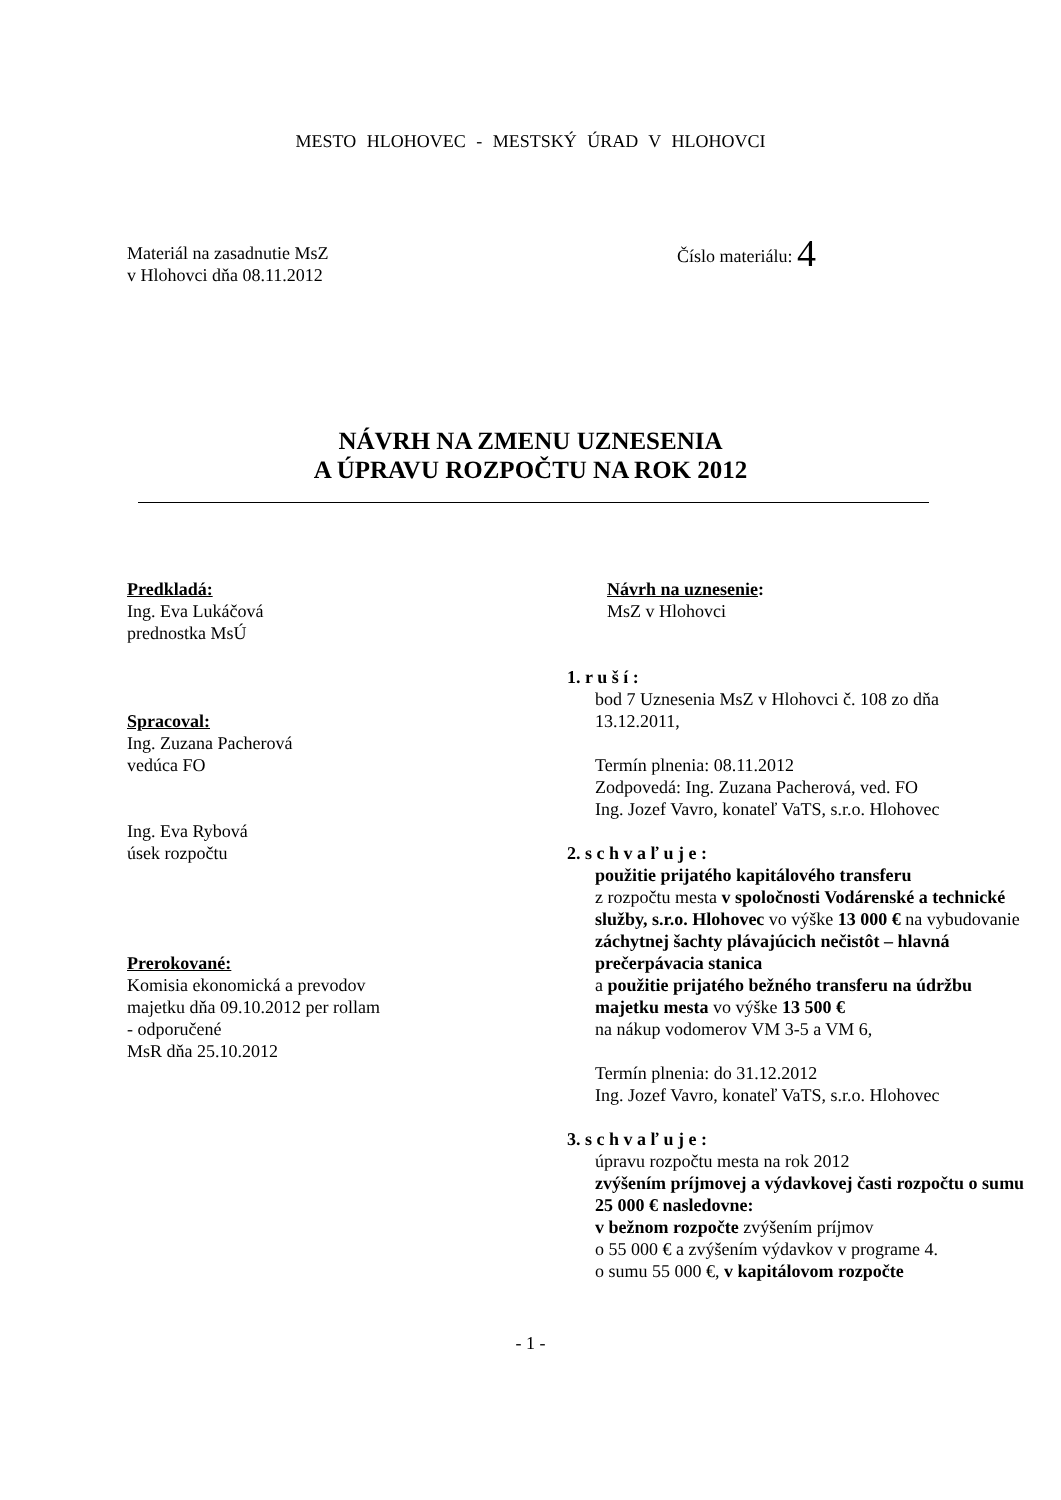MESTO HLOHOVEC - MESTSKÝ ÚRAD V HLOHOVCI
Materiál na zasadnutie MsZ
v Hlohovci dňa 08.11.2012
Číslo materiálu: 4
NÁVRH NA ZMENU UZNESENIA
A ÚPRAVU ROZPOČTU NA ROK 2012
Predkladá:
Ing. Eva Lukáčová
prednostka MsÚ
Spracoval:
Ing. Zuzana Pacherová
vedúca FO
Ing. Eva Rybová
úsek rozpočtu
Prerokované:
Komisia ekonomická a prevodov
majetku dňa 09.10.2012 per rollam
- odporučené
MsR dňa 25.10.2012
Návrh na uznesenie:
MsZ v Hlohovci
1. r u š í :
bod 7 Uznesenia MsZ v Hlohovci č. 108 zo dňa
13.12.2011,
Termín plnenia: 08.11.2012
Zodpovedá: Ing. Zuzana Pacherová, ved. FO
Ing. Jozef Vavro, konateľ VaTS, s.r.o. Hlohovec
2. s c h v a ľ u j e :
použitie prijatého kapitálového transferu
z rozpočtu mesta v spoločnosti Vodárenské a technické služby, s.r.o. Hlohovec vo výške 13 000 € na vybudovanie záchytnej šachty plávajúcich nečistôt – hlavná prečerpávacia stanica
a použitie prijatého bežného transferu na údržbu majetku mesta vo výške 13 500 €
na nákup vodomerov VM 3-5 a VM 6,
Termín plnenia: do 31.12.2012
Ing. Jozef Vavro, konateľ VaTS, s.r.o. Hlohovec
3. s c h v a ľ u j e :
úpravu rozpočtu mesta na rok 2012
zvýšením príjmovej a výdavkovej časti rozpočtu o sumu 25 000 € nasledovne:
v bežnom rozpočte zvýšením príjmov
o 55 000 € a zvýšením výdavkov v programe 4.
o sumu 55 000 €, v kapitálovom rozpočte
- 1 -